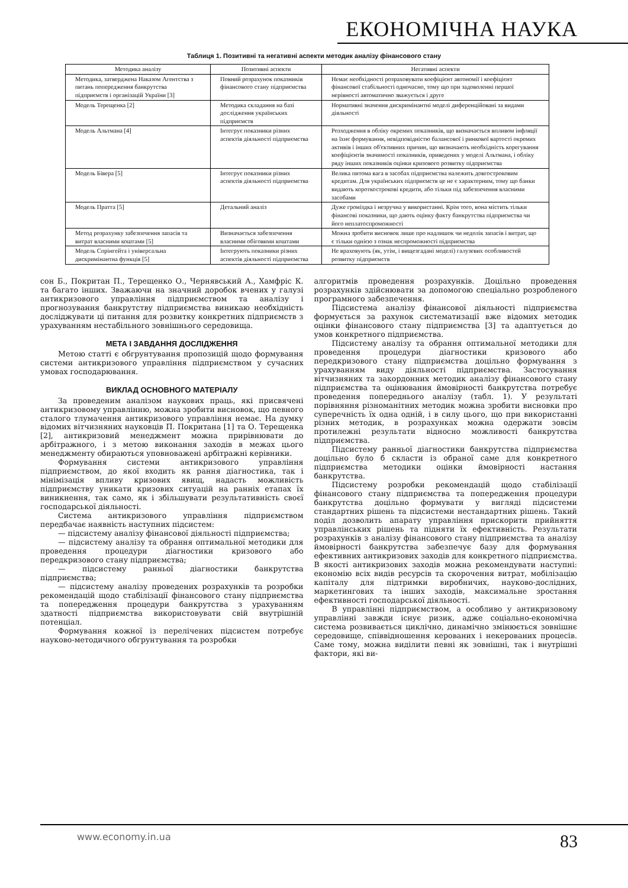ЕКОНОМІЧНА НАУКА
Таблиця 1. Позитивні та негативні аспекти методик аналізу фінансового стану
| Методика аналізу | Позитивні аспекти | Негативні аспекти |
| --- | --- | --- |
| Методика, затверджена Наказом Агентства з питань попередження банкрутства підприємств і організацій України [3] | Повний розрахунок показників фінансового стану підприємства | Немає необхідності розраховувати коефіцієнт автономії і коефіцієнт фінансової стабільності одночасно, тому що при задоволенні першої нерівності автоматично зважується і друге |
| Модель Терещенка [2] | Методика складання на базі дослідження українських підприємств | Нормативні значення дискримінантні моделі диференційовані за видами діяльності |
| Модель Альтмана [4] | Інтегрує показники різних аспектів діяльності підприємства | Розходження в обліку окремих показників, що визначається впливом інфляції на їхнє формування, невідповідністю балансової і ринкової вартості окремих активів і інших об'єктивних причин, що визначають необхідність корегування коефіцієнтів значимості показників, приведених у моделі Альтмана, і обліку ряду інших показників оцінки кризового розвитку підприємства |
| Модель Бівера [5] | Інтегрує показники різних аспектів діяльності підприємства | Велика питома вага в засобах підприємства належить довгостроковим кредитам. Для українських підприємств це не є характерним, тому що банки видають короткострокові кредити, або тільки під забезпечення власними засобами |
| Модель Пратта [5] | Детальний аналіз | Дуже громіздка і незручна у використанні. Крім того, вона містить тільки фінансові показники, що дають оцінку факту банкрутства підприємства чи його неплатоспроможності |
| Метод розрахунку забезпечення запасів та витрат власними коштами [5] | Визначається забезпечення власними обіговими коштами | Можна зробити висновок лише про надлишок чи недолік запасів і витрат, що є тільки однією з ознак неспроможності підприємства |
| Модель Спрінгейта і універсальна дискримінантна функція [5] | Інтегрують показники різних аспектів діяльності підприємства | Не враховують (як, утім, і вищезгадані моделі) галузевих особливостей розвитку підприємств |
сон Б., Покритан П., Терещенко О., Чернявський А., Хамфріс К. та багато інших. Зважаючи на значний доробок вчених у галузі антикризового управління підприємством та аналізу і прогнозування банкрутству підприємства виникаю необхідність досліджувати ці питання для розвитку конкретних підприємств з урахуванням нестабільного зовнішнього середовища.
МЕТА І ЗАВДАННЯ ДОСЛІДЖЕННЯ
Метою статті є обгрунтування пропозицій щодо формування системи антикризового управління підприємством у сучасних умовах господарювання.
ВИКЛАД ОСНОВНОГО МАТЕРІАЛУ
За проведеним аналізом наукових праць, які присвячені антикризовому управлінню, можна зробити висновок, що певного сталого тлумачення антикризового управління немає. На думку відомих вітчизняних науковців П. Покритана [1] та О. Терещенка [2], антикризовий менеджмент можна прирівнювати до арбітражного, і з метою виконання заходів в межах цього менеджменту обираються уповноважені арбітражні керівники.
Формування системи антикризового управління підприємством, до якої входить як рання діагностика, так і мінімізація впливу кризових явищ, надасть можливість підприємству уникати кризових ситуацій на ранніх етапах їх виникнення, так само, як і збільшувати результативність своєї господарської діяльності.
Система антикризового управління підприємством передбачає наявність наступних підсистем:
— підсистему аналізу фінансової діяльності підприємства;
— підсистему аналізу та обрання оптимальної методики для проведення процедури діагностики кризового або передкризового стану підприємства;
— підсистему ранньої діагностики банкрутства підприємства;
— підсистему аналізу проведених розрахунків та розробки рекомендацій щодо стабілізації фінансового стану підприємства та попередження процедури банкрутства з урахуванням здатності підприємства використовувати свій внутрішній потенціал.
Формування кожної із перелічених підсистем потребує науково-методичного обгрунтування та розробки
алгоритмів проведення розрахунків. Доцільно проведення розрахунків здійснювати за допомогою спеціально розробленого програмного забезпечення.
Підсистема аналізу фінансової діяльності підприємства формується за рахунок систематизації вже відомих методик оцінки фінансового стану підприємства [3] та адаптується до умов конкретного підприємства.
Підсистему аналізу та обрання оптимальної методики для проведення процедури діагностики кризового або передкризового стану підприємства доцільно формування з урахуванням виду діяльності підприємства. Застосування вітчизняних та закордонних методик аналізу фінансового стану підприємства та оцінювання ймовірності банкрутства потребує проведення попереднього аналізу (табл. 1). У результаті порівняння різноманітних методик можна зробити висновки про суперечність їх одна одній, і в силу цього, що при використанні різних методик, в розрахунках можна одержати зовсім протилежні результати відносно можливості банкрутства підприємства.
Підсистему ранньої діагностики банкрутства підприємства доцільно було б скласти із обраної саме для конкретного підприємства методики оцінки ймовірності настання банкрутства.
Підсистему розробки рекомендацій щодо стабілізації фінансового стану підприємства та попередження процедури банкрутства доцільно формувати у вигляді підсистеми стандартних рішень та підсистеми нестандартних рішень. Такий поділ дозволить апарату управління прискорити прийняття управлінських рішень та підняти їх ефективність. Результати розрахунків з аналізу фінансового стану підприємства та аналізу ймовірності банкрутства забезпечує базу для формування ефективних антикризових заходів для конкретного підприємства. В якості антикризових заходів можна рекомендувати наступні: економію всіх видів ресурсів та скорочення витрат, мобілізацію капіталу для підтримки виробничих, науково-дослідних, маркетингових та інших заходів, максимальне зростання ефективності господарської діяльності.
В управлінні підприємством, а особливо у антикризовому управлінні завжди існує ризик, адже соціально-економічна система розвивається циклічно, динамічно змінюється зовнішнє середовище, співвідношення керованих і некерованих процесів. Саме тому, можна виділити певні як зовнішні, так і внутрішні фактори, які ви-
www.economy.in.ua 83